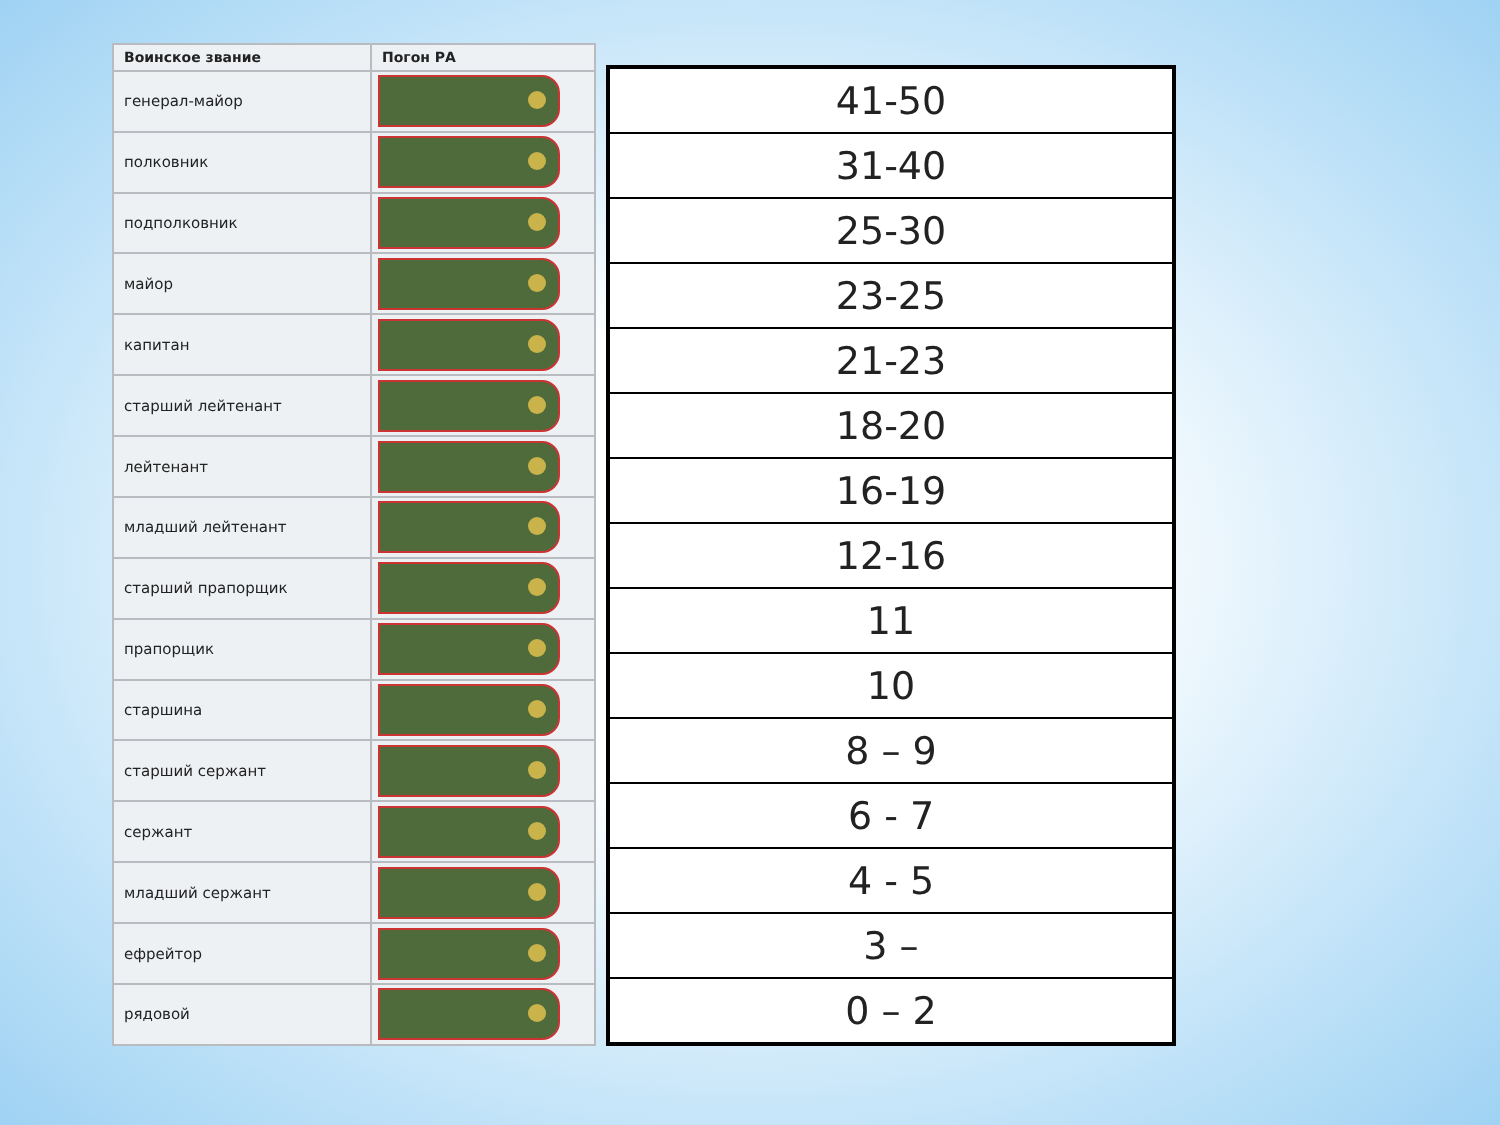| Воинское звание | Погон РА |
| --- | --- |
| генерал-майор | |
| полковник | |
| подполковник | |
| майор | |
| капитан | |
| старший лейтенант | |
| лейтенант | |
| младший лейтенант | |
| старший прапорщик | |
| прапорщик | |
| старшина | |
| старший сержант | |
| сержант | |
| младший сержант | |
| ефрейтор | |
| рядовой | |
| 41-50 |
| 31-40 |
| 25-30 |
| 23-25 |
| 21-23 |
| 18-20 |
| 16-19 |
| 12-16 |
| 11 |
| 10 |
| 8 – 9 |
| 6 - 7 |
| 4 - 5 |
| 3 – |
| 0 – 2 |